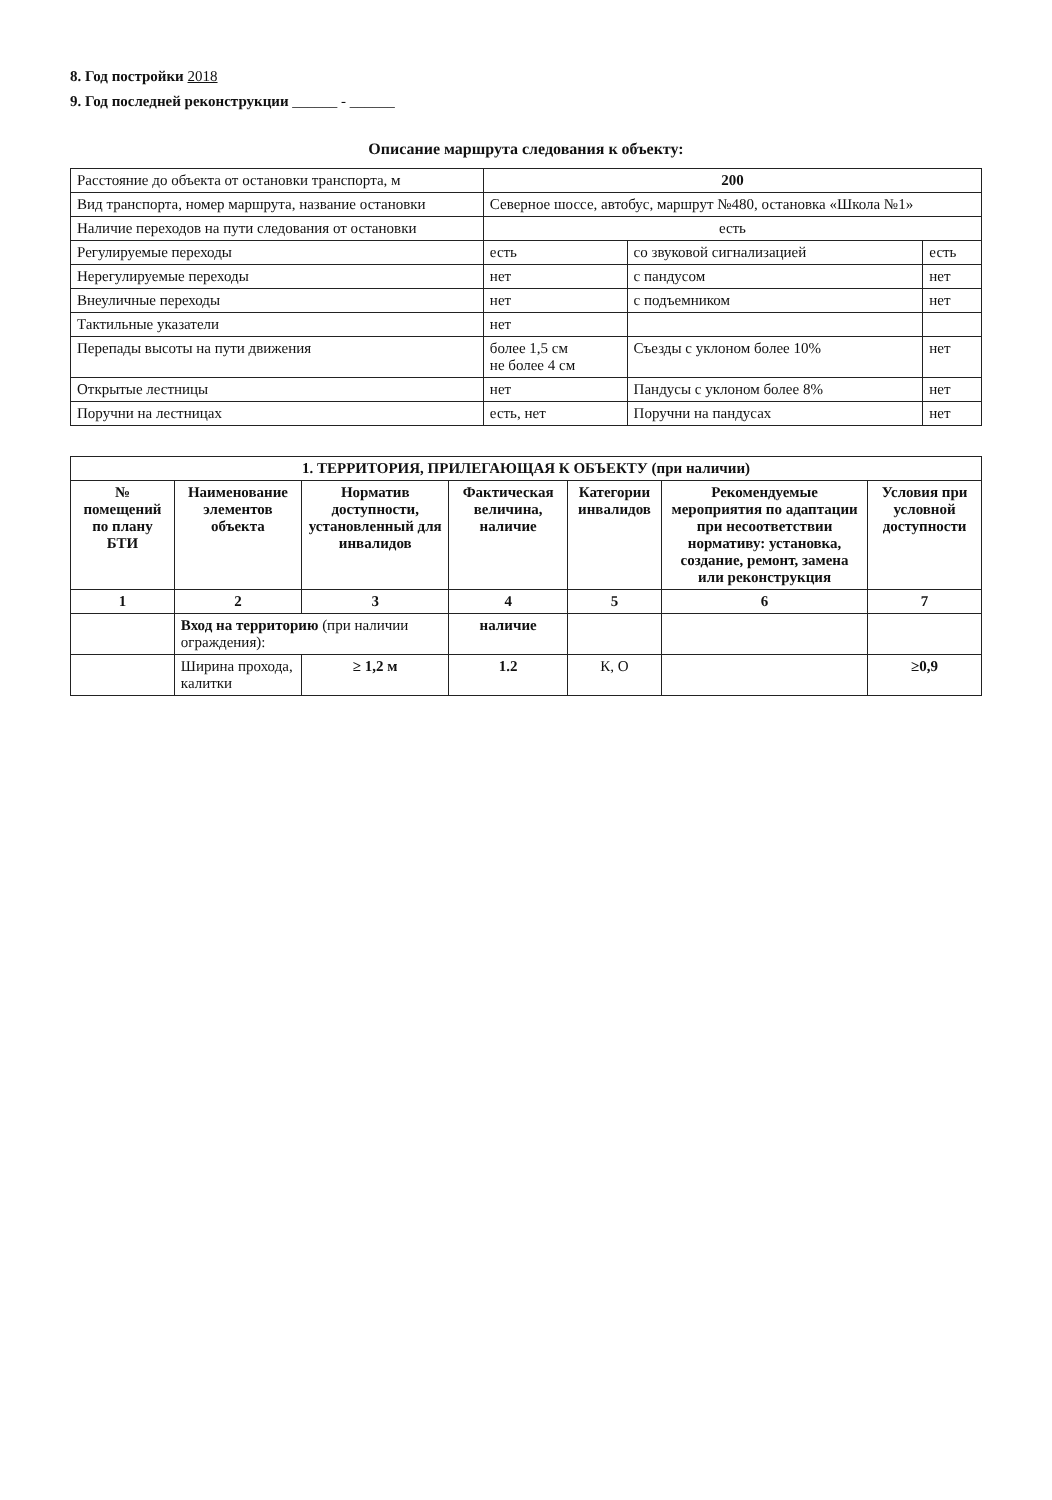8. Год постройки 2018
9. Год последней реконструкции ______ - ______
Описание маршрута следования к объекту:
| Расстояние до объекта от остановки транспорта, м | 200 | | |
| Вид транспорта, номер маршрута, название остановки | Северное шоссе, автобус, маршрут №480, остановка «Школа №1» | | |
| Наличие переходов на пути следования от остановки | есть | | |
| Регулируемые переходы | есть | со звуковой сигнализацией | есть |
| Нерегулируемые переходы | нет | с пандусом | нет |
| Внеуличные переходы | нет | с подъемником | нет |
| Тактильные указатели | нет | | |
| Перепады высоты на пути движения | более 1,5 см не более 4 см | Съезды с уклоном более 10% | нет |
| Открытые лестницы | нет | Пандусы с уклоном более 8% | нет |
| Поручни на лестницах | есть, нет | Поручни на пандусах | нет |
| 1. ТЕРРИТОРИЯ, ПРИЛЕГАЮЩАЯ К ОБЪЕКТУ (при наличии) | | | | | | |
| --- | --- | --- | --- | --- | --- | --- |
| № помещений по плану БТИ | Наименование элементов объекта | Норматив доступности, установленный для инвалидов | Фактическая величина, наличие | Категории инвалидов | Рекомендуемые мероприятия по адаптации при несоответствии нормативу: установка, создание, ремонт, замена или реконструкция | Условия при условной доступности |
| 1 | 2 | 3 | 4 | 5 | 6 | 7 |
| | Вход на территорию (при наличии ограждения): | | наличие | | | |
| | Ширина прохода, калитки | ≥ 1,2 м | 1.2 | К, О | | ≥0,9 |